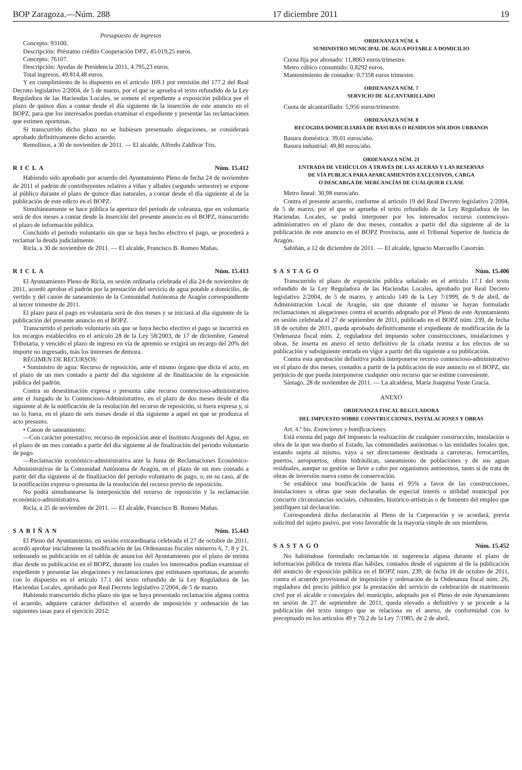BOP Zaragoza.—Núm. 288 17 diciembre 2011 19
Presupuesto de ingresos
Concepto: 93100.
Descripción: Préstamo crédito Cooperación DPZ, 45.019,25 euros.
Concepto: 76107.
Descripción: Ayudas de Presidencia 2011, 4.795,23 euros.
Total ingresos, 49.814,48 euros.
Y en cumplimiento de lo dispuesto en el artículo 169.1 por remisión del 177.2 del Real Decreto legislativo 2/2004, de 5 de marzo, por el que se aprueba el texto refundido de la Ley Reguladora de las Haciendas Locales, se somete el expediente a exposición pública por el plazo de quince días a contar desde el día siguiente de la inserción de este anuncio en el BOPZ, para que los interesados puedan examinar el expediente y presentar las reclamaciones que estimen oportunas.
Si transcurrido dicho plazo no se hubiesen presentado alegaciones, se considerará aprobado definitivamente dicho acuerdo.
Remolinos, a 30 de noviembre de 2011. — El alcalde, Alfredo Zaldívar Tris.
RICLA Núm. 15.412
Habiendo sido aprobado por acuerdo del Ayuntamiento Pleno de fecha 24 de noviembre de 2011 el padrón de contribuyentes relativo a viñas y albales (segundo semestre) se expone al público durante el plazo de quince días naturales, a contar desde el día siguiente al de la publicación de este edicto en el BOPZ.
Simultáneamente se hace pública la apertura del período de cobranza, que en voluntaria será de dos meses a contar desde la inserción del presente anuncio en el BOPZ, transcurrido el plazo de información pública.
Concluido el período voluntario sin que se haya hecho efectivo el pago, se procederá a reclamar la deuda judicialmente.
Ricla, a 30 de noviembre de 2011. — El alcalde, Francisco B. Romeo Mañas.
RICLA Núm. 15.413
El Ayuntamiento Pleno de Ricla, en sesión ordinaria celebrada el día 24 de noviembre de 2011, acordó aprobar el padrón por la prestación del servicio de agua potable a domicilio, de vertido y del canon de saneamiento de la Comunidad Autónoma de Aragón correspondiente al tercer trimestre de 2011.
El plazo para el pago en voluntaria será de dos meses y se iniciará al día siguiente de la publicación del presente anuncio en el BOPZ.
Transcurrido el período voluntario sin que se haya hecho efectivo el pago se incurrirá en los recargos establecidos en el artículo 28 de la Ley 58/2003, de 17 de diciembre, General Tributaria, y vencido el plazo de ingreso en vía de apremio se exigirá un recargo del 20% del importe no ingresado, más los intereses de demora.
RÉGIMEN DE RECURSOS:
• Suministro de agua: Recurso de reposición, ante el mismo órgano que dicta el acto, en el plazo de un mes contado a partir del día siguiente al de finalización de la exposición pública del padrón.
Contra su desestimación expresa o presunta cabe recurso contencioso-administrativo ante el Juzgado de lo Contencioso-Administrativo, en el plazo de dos meses desde el día siguiente al de la notificación de la resolución del recurso de reposición, si fuera expresa y, si no lo fuera, en el plazo de seis meses desde el día siguiente a aquel en que se produzca el acto presunto.
• Canon de saneamiento:
—Con carácter potestativo, recurso de reposición ante el Instituto Aragonés del Agua, en el plazo de un mes contado a partir del día siguiente al de finalización del período voluntario de pago.
—Reclamación económico-administrativa ante la Junta de Reclamaciones Económico-Administrativas de la Comunidad Autónoma de Aragón, en el plazo de un mes contado a partir del día siguiente al de finalización del período voluntario de pago, o, en su caso, al de la notificación expresa o presunta de la resolución del recurso previo de reposición.
No podrá simultanearse la interposición del recurso de reposición y la reclamación económico-administrativa.
Ricla, a 25 de noviembre de 2011. — El alcalde, Francisco B. Romeo Mañas.
SABIÑAN Núm. 15.443
El Pleno del Ayuntamiento, en sesión extraordinaria celebrada el 27 de octubre de 2011, acordó aprobar inicialmente la modificación de las Ordenanzas fiscales números 6, 7, 8 y 21, ordenando su publicación en el tablón de anuncios del Ayuntamiento por el plazo de treinta días desde su publicación en el BOPZ, durante los cuales los interesados podían examinar el expediente y presentar las alegaciones y reclamaciones que estimasen oportunas, de acuerdo con lo dispuesto en el artículo 17.1 del texto refundido de la Ley Reguladora de las Haciendas Locales, aprobado por Real Decreto legislativo 2/2004, de 5 de marzo.
Habiendo transcurrido dicho plazo sin que se haya presentado reclamación alguna contra el acuerdo, adquiere carácter definitivo el acuerdo de imposición y ordenación de las siguientes tasas para el ejercicio 2012:
ORDENANZA NÚM. 6
SUMINISTRO MUNICIPAL DE AGUA POTABLE A DOMICILIO
Cuota fija por abonado: 11,8063 euros/trimestre.
Metro cúbico consumido: 0,8292 euros.
Mantenimiento de contador: 0,7358 euros trimestre.
ORDENANZA NÚM. 7
SERVICIO DE ALCANTARILLADO
Cuota de alcantarillado: 5,956 euros/trimestre.
ORDENANZA NÚM. 8
RECOGIDA DOMICILIARIA DE BASURAS O RESIDUOS SÓLIDOS URBANOS
Basura doméstica: 39,01 euros/año.
Basura industrial: 49,80 euros/año.
ORDENANZA NÚM. 21
ENTRADA DE VEHÍCULOS A TRAVÉS DE LAS ACERAS Y LAS RESERVAS
DE VÍA PUBLICA PARA APARCAMIENTOS EXCLUSIVOS, CARGA
O DESCARGA DE MERCANCÍAS DE CUALQUIER CLASE
Metro lineal: 30,98 euros/año.
Contra el presente acuerdo, conforme al artículo 19 del Real Decreto legislativo 2/2004, de 5 de marzo, por el que se aprueba el texto refundido de la Ley Reguladora de las Haciendas Locales, se podrá interponer por los interesados recurso contencioso-administrativo en el plazo de dos meses, contados a partir del día siguiente al de la publicación de este anuncio en el BOPZ Provincia, ante el Tribunal Superior de Justicia de Aragón.
Sabiñán, a 12 de diciembre de 2011. — El alcalde, Ignacio Marcuello Casorrán.
SASTAGO Núm. 15.406
Transcurrido el plazo de exposición pública señalado en el artículo 17.1 del texto refundido de la Ley Reguladora de las Haciendas Locales, aprobado por Real Decreto legislativo 2/2004, de 5 de marzo, y artículo 140 de la Ley 7/1999, de 9 de abril, de Administración Local de Aragón, sin que durante el mismo se hayan formulado reclamaciones ni alegaciones contra el acuerdo adoptado por el Pleno de este Ayuntamiento en sesión celebrada el 27 de septiembre de 2011, publicado en el BOPZ núm. 239, de fecha 18 de octubre de 2011, queda aprobado definitivamente el expediente de modificación de la Ordenanza fiscal núm. 2, reguladora del impuesto sobre construcciones, instalaciones y obras. Se inserta en anexo el texto definitivo de la citada norma a los efectos de su publicación y subsiguiente entrada en vigor a partir del día siguiente a su publicación.
Contra esta aprobación definitiva podrá interponerse recurso contencioso-administrativo en el plazo de dos meses, contados a partir de la publicación de este anuncio en el BOPZ, sin perjuicio de que pueda interponerse cualquier otro recurso que se estime conveniente.
Sástago, 28 de noviembre de 2011. — La alcaldesa, María Joaquina Yuste Gracia.
ANEXO
ORDENANZA FISCAL REGULADORA
DEL IMPUESTO SOBRE CONSTRUCCIONES, INSTALACIONES Y OBRAS
Art. 4.º bis. Exenciones y bonificaciones.
Está exenta del pago del impuesto la realización de cualquier construcción, instalación u obra de la que sea dueño el Estado, las comunidades autónomas o las entidades locales que, estando sujeta al mismo, vaya a ser directamente destinada a carreteras, ferrocarriles, puertos, aeropuertos, obras hidráulicas, saneamiento de poblaciones y de sus aguas residuales, aunque su gestión se lleve a cabo por organismos autónomos, tanto si de trata de obras de inversión nueva como de conservación.
Se establece una bonificación de hasta el 95% a favor de las construcciones, instalaciones u obras que sean declaradas de especial interés o utilidad municipal por concurrir circunstancias sociales, culturales, histórico-artísticas o de fomento del empleo que justifiquen tal declaración.
Corresponderá dicha declaración al Pleno de la Corporación y se acordará, previa solicitud del sujeto pasivo, por voto favorable de la mayoría simple de sus miembros.
SASTAGO Núm. 15.452
No habiéndose formulado reclamación ni sugerencia alguna durante el plazo de información pública de treinta días hábiles, contados desde el siguiente al de la publicación del anuncio de exposición pública en el BOPZ núm. 239, de fecha 18 de octubre de 2011, contra el acuerdo provisional de imposición y ordenación de la Ordenanza fiscal núm. 26, reguladora del precio público por la prestación del servicio de celebración de matrimonio civil por el alcalde o concejales del municipio, adoptado por el Pleno de este Ayuntamiento en sesión de 27 de septiembre de 2011, queda elevado a definitivo y se procede a la publicación del texto íntegro que se relaciona en el anexo, de conformidad con lo preceptuado en los artículos 49 y 70.2 de la Ley 7/1985, de 2 de abril,